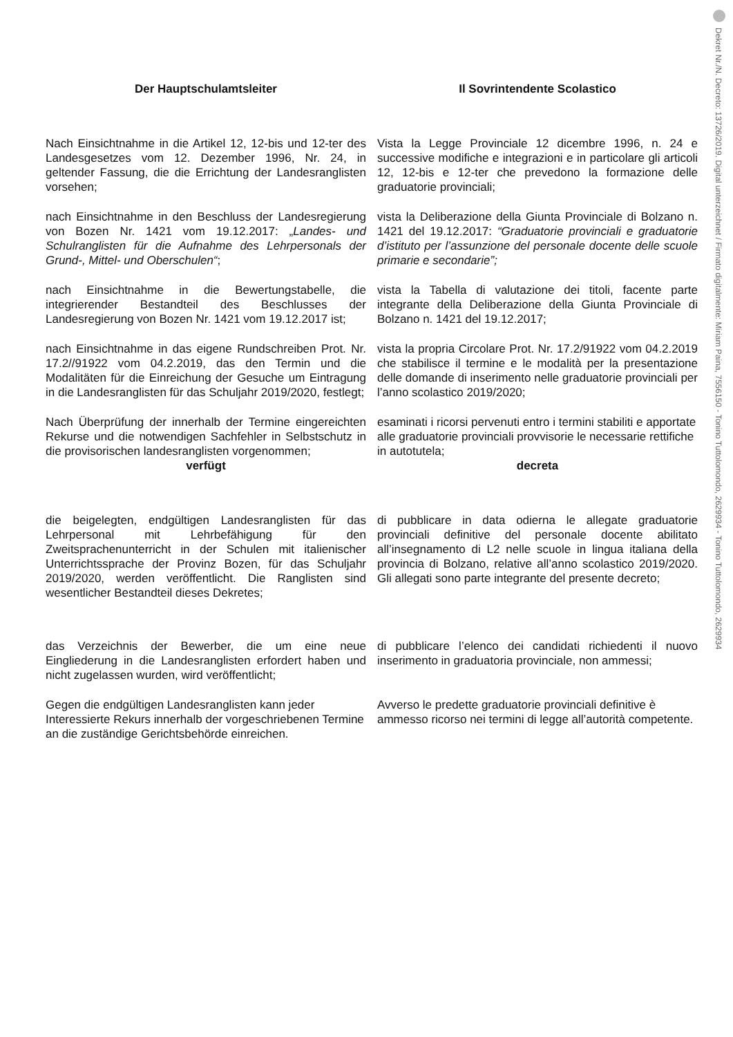Dekret Nr./N. Decreto: 13726/2019. Digital unterzeichnet / Firmato digitalmente: Miriam Paina, 7556150 - Tonino Tuttolomondo, 2629934 - Tonino Tuttolomondo, 2629934
Der Hauptschulamtsleiter Il Sovrintendente Scolastico
Nach Einsichtnahme in die Artikel 12, 12-bis und 12-ter des Landesgesetzes vom 12. Dezember 1996, Nr. 24, in geltender Fassung, die die Errichtung der Landesranglisten vorsehen;
Vista la Legge Provinciale 12 dicembre 1996, n. 24 e successive modifiche e integrazioni e in particolare gli articoli 12, 12-bis e 12-ter che prevedono la formazione delle graduatorie provinciali;
nach Einsichtnahme in den Beschluss der Landesregierung von Bozen Nr. 1421 vom 19.12.2017: „Landes- und Schulranglisten für die Aufnahme des Lehrpersonals der Grund-, Mittel- und Oberschulen“;
vista la Deliberazione della Giunta Provinciale di Bolzano n. 1421 del 19.12.2017: “Graduatorie provinciali e graduatorie d’istituto per l’assunzione del personale docente delle scuole primarie e secondarie”;
nach Einsichtnahme in die Bewertungstabelle, die integrierender Bestandteil des Beschlusses der Landesregierung von Bozen Nr. 1421 vom 19.12.2017 ist;
vista la Tabella di valutazione dei titoli, facente parte integrante della Deliberazione della Giunta Provinciale di Bolzano n. 1421 del 19.12.2017;
nach Einsichtnahme in das eigene Rundschreiben Prot. Nr. 17.2//91922 vom 04.2.2019, das den Termin und die Modalitäten für die Einreichung der Gesuche um Eintragung in die Landesranglisten für das Schuljahr 2019/2020, festlegt;
vista la propria Circolare Prot. Nr. 17.2/91922 vom 04.2.2019 che stabilisce il termine e le modalità per la presentazione delle domande di inserimento nelle graduatorie provinciali per l’anno scolastico 2019/2020;
Nach Überprüfung der innerhalb der Termine eingereichten Rekurse und die notwendigen Sachfehler in Selbstschutz in die provisorischen landesranglisten vorgenommen;
esaminati i ricorsi pervenuti entro i termini stabiliti e apportate alle graduatorie provinciali provvisorie le necessarie rettifiche in autotutela;
verfügt decreta
die beigelegten, endgültigen Landesranglisten für das Lehrpersonal mit Lehrbefähigung für den Zweitsprachenunterricht in der Schulen mit italienischer Unterrichtssprache der Provinz Bozen, für das Schuljahr 2019/2020, werden veröffentlicht. Die Ranglisten sind wesentlicher Bestandteil dieses Dekretes;
di pubblicare in data odierna le allegate graduatorie provinciali definitive del personale docente abilitato all’insegnamento di L2 nelle scuole in lingua italiana della provincia di Bolzano, relative all’anno scolastico 2019/2020. Gli allegati sono parte integrante del presente decreto;
das Verzeichnis der Bewerber, die um eine neue Eingliederung in die Landesranglisten erfordert haben und nicht zugelassen wurden, wird veröffentlicht;
di pubblicare l’elenco dei candidati richiedenti il nuovo inserimento in graduatoria provinciale, non ammessi;
Gegen die endgültigen Landesranglisten kann jeder Interessierte Rekurs innerhalb der vorgeschriebenen Termine an die zuständige Gerichtsbehörde einreichen.
Avverso le predette graduatorie provinciali definitive è ammesso ricorso nei termini di legge all’autorità competente.